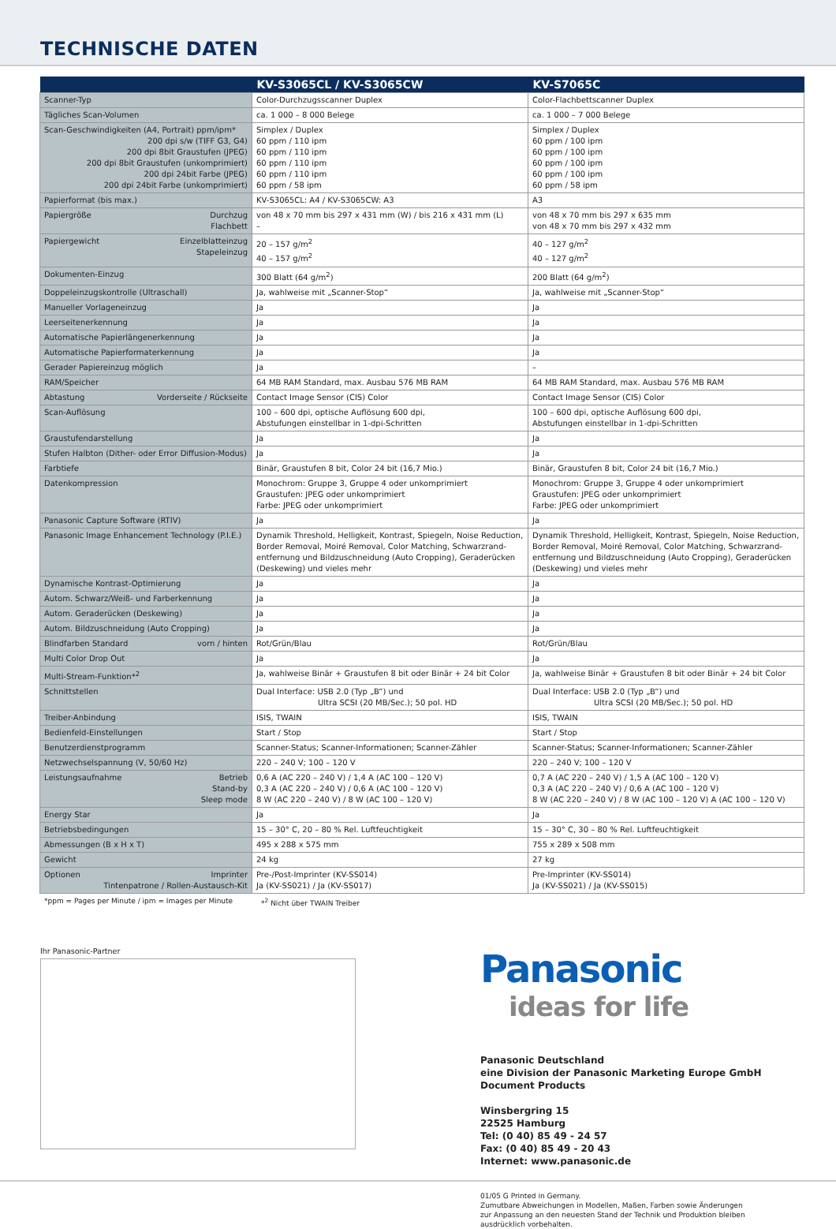TECHNISCHE DATEN
| | KV-S3065CL / KV-S3065CW | KV-S7065C |
| --- | --- | --- |
| Scanner-Typ | Color-Durchzugsscanner Duplex | Color-Flachbettscanner Duplex |
| Tägliches Scan-Volumen | ca. 1 000 – 8 000 Belege | ca. 1 000 – 7 000 Belege |
| Scan-Geschwindigkeiten (A4, Portrait) ppm/ipm* 200 dpi s/w (TIFF G3, G4) 200 dpi 8bit Graustufen (JPEG) 200 dpi 8bit Graustufen (unkomprimiert) 200 dpi 24bit Farbe (JPEG) 200 dpi 24bit Farbe (unkomprimiert) | Simplex / Duplex 60 ppm / 110 ipm 60 ppm / 110 ipm 60 ppm / 110 ipm 60 ppm / 110 ipm 60 ppm / 58 ipm | Simplex / Duplex 60 ppm / 100 ipm 60 ppm / 100 ipm 60 ppm / 100 ipm 60 ppm / 100 ipm 60 ppm / 58 ipm |
| Papierformat (bis max.) | KV-S3065CL: A4 / KV-S3065CW: A3 | A3 |
| Durchzug Flachbett Papiergröße | von 48 x 70 mm bis 297 x 431 mm (W) / bis 216 x 431 mm (L) – | von 48 x 70 mm bis 297 x 635 mm von 48 x 70 mm bis 297 x 432 mm |
| Einzelblatteinzug Stapeleinzug Papiergewicht | 20 – 157 g/m<sup>2</sup> 40 – 157 g/m<sup>2</sup> | 40 – 127 g/m<sup>2</sup> 40 – 127 g/m<sup>2</sup> |
| Dokumenten-Einzug | 300 Blatt (64 g/m<sup>2</sup>) | 200 Blatt (64 g/m<sup>2</sup>) |
| Doppeleinzugskontrolle (Ultraschall) | Ja, wahlweise mit „Scanner-Stop“ | Ja, wahlweise mit „Scanner-Stop“ |
| Manueller Vorlageneinzug | Ja | Ja |
| Leerseitenerkennung | Ja | Ja |
| Automatische Papierlängenerkennung | Ja | Ja |
| Automatische Papierformaterkennung | Ja | Ja |
| Gerader Papiereinzug möglich | Ja | – |
| RAM/Speicher | 64 MB RAM Standard, max. Ausbau 576 MB RAM | 64 MB RAM Standard, max. Ausbau 576 MB RAM |
| Vorderseite / Rückseite Abtastung | Contact Image Sensor (CIS) Color | Contact Image Sensor (CIS) Color |
| Scan-Auflösung | 100 – 600 dpi, optische Auflösung 600 dpi, Abstufungen einstellbar in 1-dpi-Schritten | 100 – 600 dpi, optische Auflösung 600 dpi, Abstufungen einstellbar in 1-dpi-Schritten |
| Graustufendarstellung | Ja | Ja |
| Stufen Halbton (Dither- oder Error Diffusion-Modus) | Ja | Ja |
| Farbtiefe | Binär, Graustufen 8 bit, Color 24 bit (16,7 Mio.) | Binär, Graustufen 8 bit, Color 24 bit (16,7 Mio.) |
| Datenkompression | Monochrom: Gruppe 3, Gruppe 4 oder unkomprimiert Graustufen: JPEG oder unkomprimiert Farbe: JPEG oder unkomprimiert | Monochrom: Gruppe 3, Gruppe 4 oder unkomprimiert Graustufen: JPEG oder unkomprimiert Farbe: JPEG oder unkomprimiert |
| Panasonic Capture Software (RTIV) | Ja | Ja |
| Panasonic Image Enhancement Technology (P.I.E.) | Dynamik Threshold, Helligkeit, Kontrast, Spiegeln, Noise Reduction, Border Removal, Moiré Removal, Color Matching, Schwarzrand-entfernung und Bildzuschneidung (Auto Cropping), Geraderücken (Deskewing) und vieles mehr | Dynamik Threshold, Helligkeit, Kontrast, Spiegeln, Noise Reduction, Border Removal, Moiré Removal, Color Matching, Schwarzrand-entfernung und Bildzuschneidung (Auto Cropping), Geraderücken (Deskewing) und vieles mehr |
| Dynamische Kontrast-Optimierung | Ja | Ja |
| Autom. Schwarz/Weiß- und Farberkennung | Ja | Ja |
| Autom. Geraderücken (Deskewing) | Ja | Ja |
| Autom. Bildzuschneidung (Auto Cropping) | Ja | Ja |
| vorn / hinten Blindfarben Standard | Rot/Grün/Blau | Rot/Grün/Blau |
| Multi Color Drop Out | Ja | Ja |
| Multi-Stream-Funktion*<sup>2</sup> | Ja, wahlweise Binär + Graustufen 8 bit oder Binär + 24 bit Color | Ja, wahlweise Binär + Graustufen 8 bit oder Binär + 24 bit Color |
| Schnittstellen | Dual Interface: USB 2.0 (Typ „B“) und Ultra SCSI (20 MB/Sec.); 50 pol. HD | Dual Interface: USB 2.0 (Typ „B“) und Ultra SCSI (20 MB/Sec.); 50 pol. HD |
| Treiber-Anbindung | ISIS, TWAIN | ISIS, TWAIN |
| Bedienfeld-Einstellungen | Start / Stop | Start / Stop |
| Benutzerdienstprogramm | Scanner-Status; Scanner-Informationen; Scanner-Zähler | Scanner-Status; Scanner-Informationen; Scanner-Zähler |
| Netzwechselspannung (V, 50/60 Hz) | 220 – 240 V; 100 – 120 V | 220 – 240 V; 100 – 120 V |
| Betrieb Stand-by Sleep mode Leistungsaufnahme | 0,6 A (AC 220 – 240 V) / 1,4 A (AC 100 – 120 V) 0,3 A (AC 220 – 240 V) / 0,6 A (AC 100 – 120 V) 8 W (AC 220 – 240 V) / 8 W (AC 100 – 120 V) | 0,7 A (AC 220 – 240 V) / 1,5 A (AC 100 – 120 V) 0,3 A (AC 220 – 240 V) / 0,6 A (AC 100 – 120 V) 8 W (AC 220 – 240 V) / 8 W (AC 100 – 120 V) A (AC 100 – 120 V) |
| Energy Star | Ja | Ja |
| Betriebsbedingungen | 15 – 30° C, 20 – 80 % Rel. Luftfeuchtigkeit | 15 – 30° C, 30 – 80 % Rel. Luftfeuchtigkeit |
| Abmessungen (B x H x T) | 495 x 288 x 575 mm | 755 x 289 x 508 mm |
| Gewicht | 24 kg | 27 kg |
| Imprinter Tintenpatrone / Rollen-Austausch-Kit Optionen | Pre-/Post-Imprinter (KV-SS014) Ja (KV-SS021) / Ja (KV-SS017) | Pre-Imprinter (KV-SS014) Ja (KV-SS021) / Ja (KV-SS015) |
*ppm = Pages per Minute / ipm = Images per Minute *<sup>2</sup> Nicht über TWAIN Treiber
Ihr Panasonic-Partner
Panasonic
ideas for life
Panasonic Deutschland
eine Division der Panasonic Marketing Europe GmbH
Document Products
Winsbergring 15
22525 Hamburg
Tel: (0 40) 85 49 - 24 57
Fax: (0 40) 85 49 - 20 43
Internet: www.panasonic.de
01/05 G Printed in Germany.
Zumutbare Abweichungen in Modellen, Maßen, Farben sowie Änderungen
zur Anpassung an den neuesten Stand der Technik und Produktion bleiben
ausdrücklich vorbehalten.